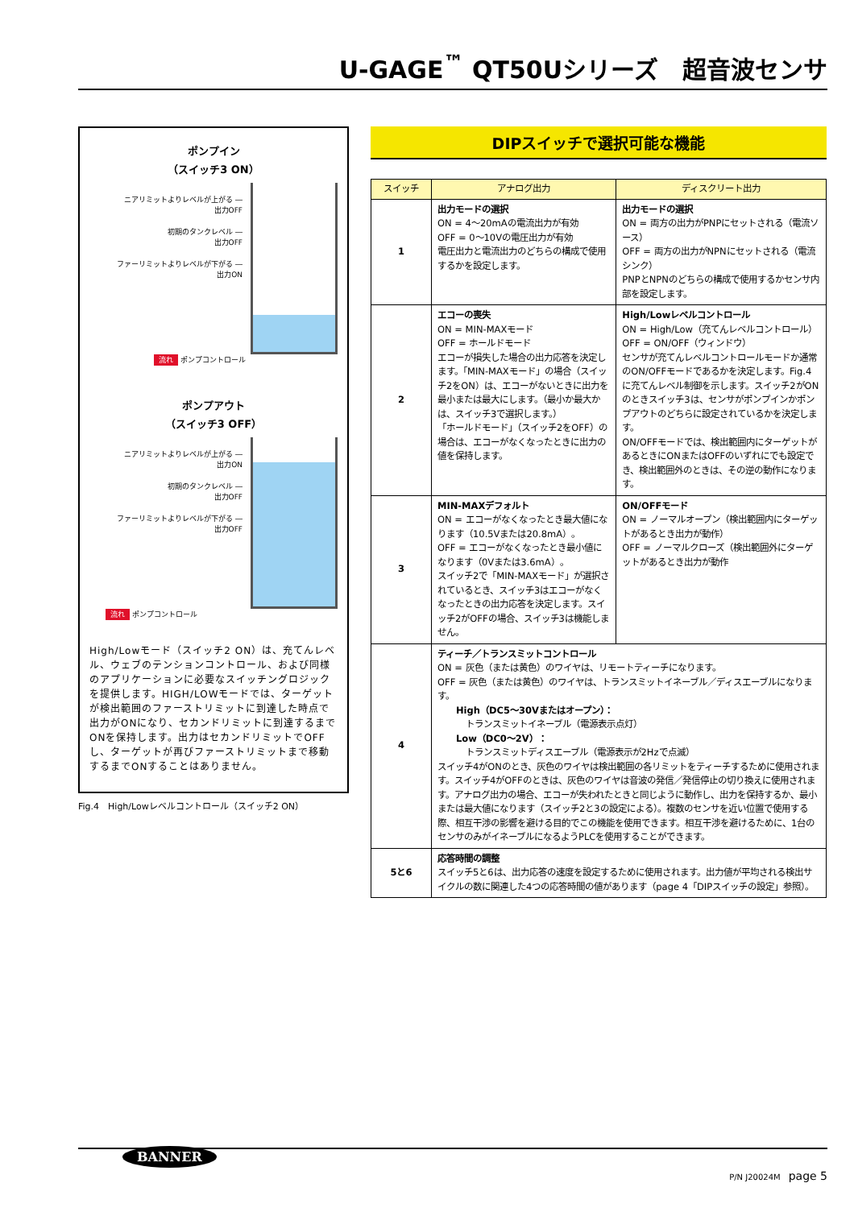U-GAGE<sup>™</sup> QT50Uシリーズ　超音波センサ
ポンプイン
（スイッチ3 ON）
ニアリミットよりレベルが上がる ―
出力OFF
初期のタンクレベル ―
出力OFF
ファーリミットよりレベルが下がる ―
出力ON
流れ ポンプコントロール
ポンプアウト
（スイッチ3 OFF）
ニアリミットよりレベルが上がる ―
出力ON
初期のタンクレベル ―
出力OFF
ファーリミットよりレベルが下がる ―
出力OFF
流れ ポンプコントロール
High/Lowモード（スイッチ2 ON）は、充てんレベル、ウェブのテンションコントロール、および同様のアプリケーションに必要なスイッチングロジックを提供します。HIGH/LOWモードでは、ターゲットが検出範囲のファーストリミットに到達した時点で出力がONになり、セカンドリミットに到達するまでONを保持します。出力はセカンドリミットでOFFし、ターゲットが再びファーストリミットまで移動するまでONすることはありません。
Fig.4　High/Lowレベルコントロール（スイッチ2 ON）
DIPスイッチで選択可能な機能
| スイッチ | アナログ出力 | ディスクリート出力 |
| --- | --- | --- |
| 1 | 出力モードの選択 ON = 4～20mAの電流出力が有効 OFF = 0～10Vの電圧出力が有効 電圧出力と電流出力のどちらの構成で使用するかを設定します。 | 出力モードの選択 ON = 両方の出力がPNPにセットされる（電流ソース） OFF = 両方の出力がNPNにセットされる（電流シンク） PNPとNPNのどちらの構成で使用するかセンサ内部を設定します。 |
| 2 | エコーの喪失 ON = MIN-MAXモード OFF = ホールドモード エコーが損失した場合の出力応答を決定します。「MIN-MAXモード」の場合（スイッチ2をON）は、エコーがないときに出力を最小または最大にします。（最小か最大かは、スイッチ3で選択します。） 「ホールドモード」（スイッチ2をOFF）の場合は、エコーがなくなったときに出力の値を保持します。 | High/Lowレベルコントロール ON = High/Low（充てんレベルコントロール） OFF = ON/OFF（ウィンドウ） センサが充てんレベルコントロールモードか通常のON/OFFモードであるかを決定します。Fig.4に充てんレベル制御を示します。スイッチ2がONのときスイッチ3は、センサがポンプインかポンプアウトのどちらに設定されているかを決定します。 ON/OFFモードでは、検出範囲内にターゲットがあるときにONまたはOFFのいずれにでも設定でき、検出範囲外のときは、その逆の動作になります。 |
| 3 | MIN-MAXデフォルト ON = エコーがなくなったとき最大値になります（10.5Vまたは20.8mA）。 OFF = エコーがなくなったとき最小値になります（0Vまたは3.6mA）。 スイッチ2で「MIN-MAXモード」が選択されているとき、スイッチ3はエコーがなくなったときの出力応答を決定します。スイッチ2がOFFの場合、スイッチ3は機能しません。 | ON/OFFモード ON = ノーマルオープン（検出範囲内にターゲットがあるとき出力が動作） OFF = ノーマルクローズ（検出範囲外にターゲットがあるとき出力が動作 |
| 4 | ティーチ／トランスミットコントロール ON = 灰色（または黄色）のワイヤは、リモートティーチになります。 OFF = 灰色（または黄色）のワイヤは、トランスミットイネーブル／ディスエーブルになります。 High（DC5～30Vまたはオープン）： トランスミットイネーブル（電源表示点灯） Low（DC0～2V）： トランスミットディスエーブル（電源表示が2Hzで点滅） スイッチ4がONのとき、灰色のワイヤは検出範囲の各リミットをティーチするために使用されます。スイッチ4がOFFのときは、灰色のワイヤは音波の発信／発信停止の切り換えに使用されます。アナログ出力の場合、エコーが失われたときと同じように動作し、出力を保持するか、最小または最大値になります（スイッチ2と3の設定による）。複数のセンサを近い位置で使用する際、相互干渉の影響を避ける目的でこの機能を使用できます。相互干渉を避けるために、1台のセンサのみがイネーブルになるようPLCを使用することができます。 | |
| 5と6 | 応答時間の調整 スイッチ5と6は、出力応答の速度を設定するために使用されます。出力値が平均される検出サイクルの数に関連した4つの応答時間の値があります（page 4「DIPスイッチの設定」参照）。 | |
BANNER
P/N J20024M　page 5